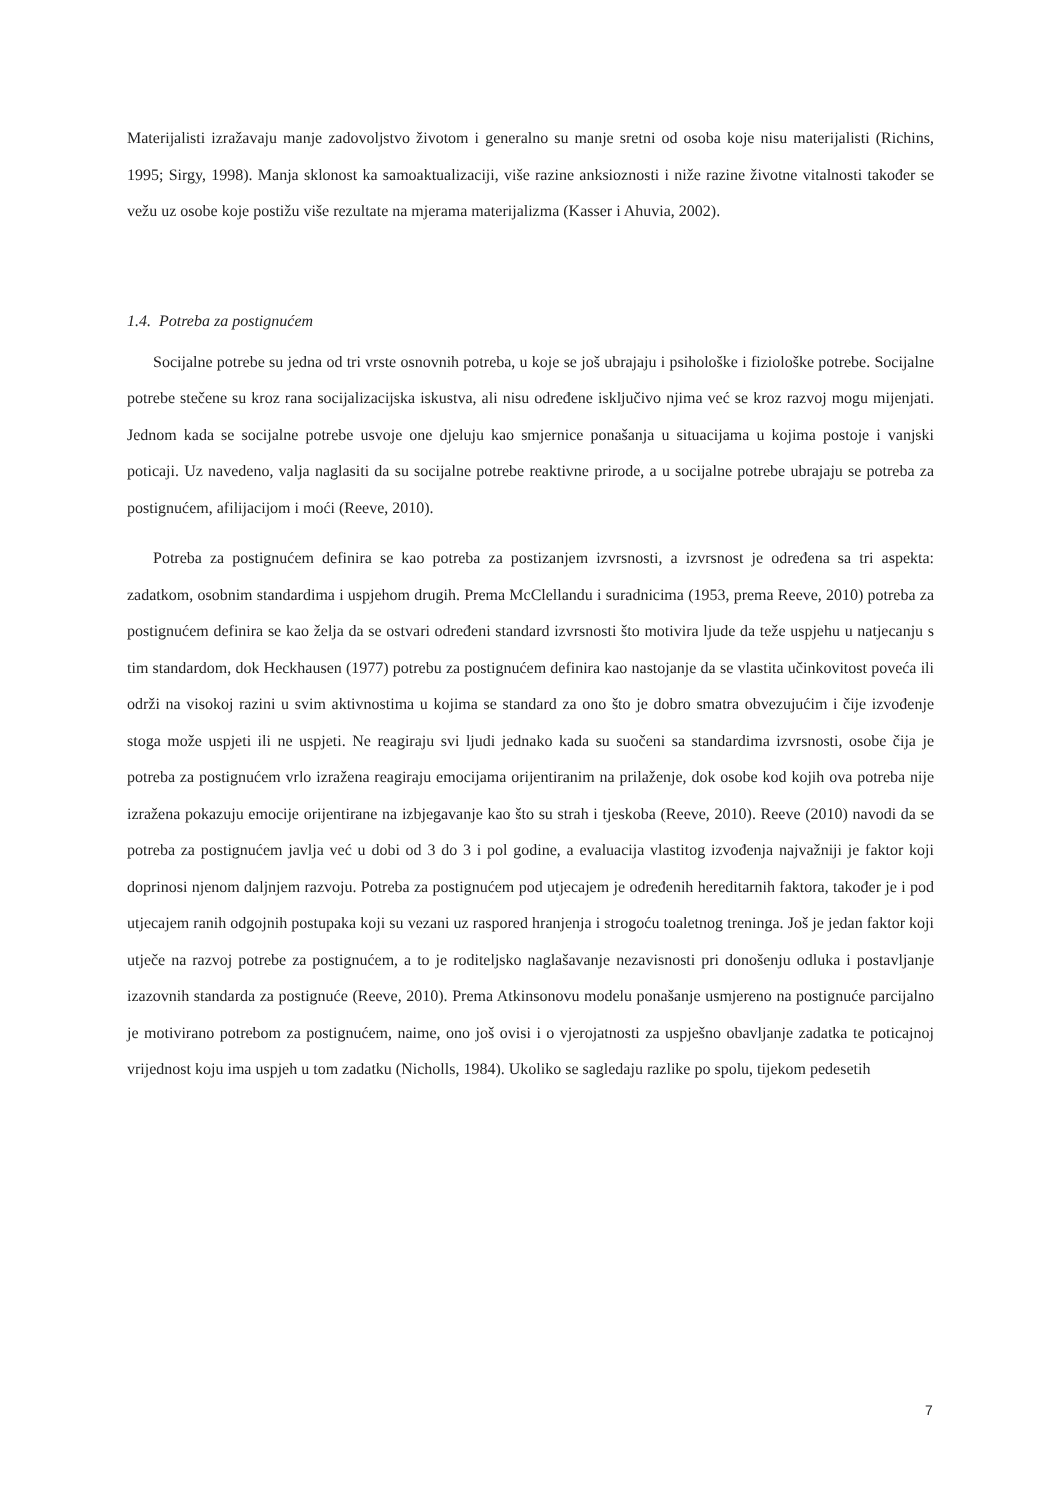Materijalisti izražavaju manje zadovoljstvo životom i generalno su manje sretni od osoba koje nisu materijalisti (Richins, 1995; Sirgy, 1998). Manja sklonost ka samoaktualizaciji, više razine anksioznosti i niže razine životne vitalnosti također se vežu uz osobe koje postižu više rezultate na mjerama materijalizma (Kasser i Ahuvia, 2002).
1.4. Potreba za postignućem
Socijalne potrebe su jedna od tri vrste osnovnih potreba, u koje se još ubrajaju i psihološke i fiziološke potrebe. Socijalne potrebe stečene su kroz rana socijalizacijska iskustva, ali nisu određene isključivo njima već se kroz razvoj mogu mijenjati. Jednom kada se socijalne potrebe usvoje one djeluju kao smjernice ponašanja u situacijama u kojima postoje i vanjski poticaji. Uz navedeno, valja naglasiti da su socijalne potrebe reaktivne prirode, a u socijalne potrebe ubrajaju se potreba za postignućem, afilijacijom i moći (Reeve, 2010).
Potreba za postignućem definira se kao potreba za postizanjem izvrsnosti, a izvrsnost je određena sa tri aspekta: zadatkom, osobnim standardima i uspjehom drugih. Prema McClellandu i suradnicima (1953, prema Reeve, 2010) potreba za postignućem definira se kao želja da se ostvari određeni standard izvrsnosti što motivira ljude da teže uspjehu u natjecanju s tim standardom, dok Heckhausen (1977) potrebu za postignućem definira kao nastojanje da se vlastita učinkovitost poveća ili održi na visokoj razini u svim aktivnostima u kojima se standard za ono što je dobro smatra obvezujućim i čije izvođenje stoga može uspjeti ili ne uspjeti. Ne reagiraju svi ljudi jednako kada su suočeni sa standardima izvrsnosti, osobe čija je potreba za postignućem vrlo izražena reagiraju emocijama orijentiranim na prilaženje, dok osobe kod kojih ova potreba nije izražena pokazuju emocije orijentirane na izbjegavanje kao što su strah i tjeskoba (Reeve, 2010). Reeve (2010) navodi da se potreba za postignućem javlja već u dobi od 3 do 3 i pol godine, a evaluacija vlastitog izvođenja najvažniji je faktor koji doprinosi njenom daljnjem razvoju. Potreba za postignućem pod utjecajem je određenih hereditarnih faktora, također je i pod utjecajem ranih odgojnih postupaka koji su vezani uz raspored hranjenja i strogoću toaletnog treninga. Još je jedan faktor koji utječe na razvoj potrebe za postignućem, a to je roditeljsko naglašavanje nezavisnosti pri donošenju odluka i postavljanje izazovnih standarda za postignuće (Reeve, 2010). Prema Atkinsonovu modelu ponašanje usmjereno na postignuće parcijalno je motivirano potrebom za postignućem, naime, ono još ovisi i o vjerojatnosti za uspješno obavljanje zadatka te poticajnoj vrijednost koju ima uspjeh u tom zadatku (Nicholls, 1984). Ukoliko se sagledaju razlike po spolu, tijekom pedesetih
7